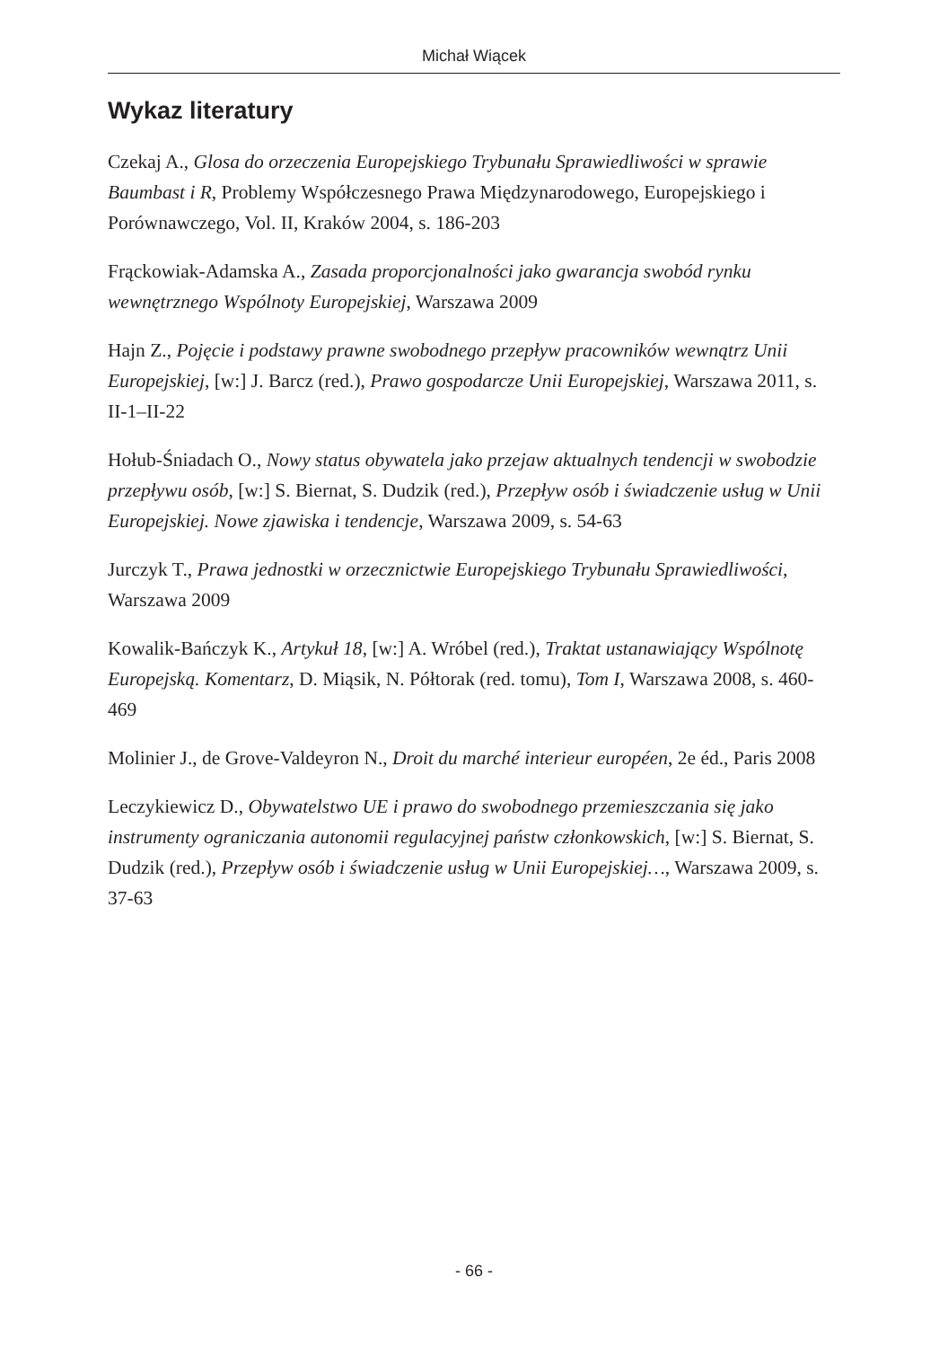Michał Wiącek
Wykaz literatury
Czekaj A., Glosa do orzeczenia Europejskiego Trybunału Sprawiedliwości w sprawie Baumbast i R, Problemy Współczesnego Prawa Międzynarodowego, Europejskiego i Porównawczego, Vol. II, Kraków 2004, s. 186-203
Frąckowiak-Adamska A., Zasada proporcjonalności jako gwarancja swobód rynku wewnętrznego Wspólnoty Europejskiej, Warszawa 2009
Hajn Z., Pojęcie i podstawy prawne swobodnego przepływ pracowników wewnątrz Unii Europejskiej, [w:] J. Barcz (red.), Prawo gospodarcze Unii Europejskiej, Warszawa 2011, s. II-1–II-22
Hołub-Śniadach O., Nowy status obywatela jako przejaw aktualnych tendencji w swobodzie przepływu osób, [w:] S. Biernat, S. Dudzik (red.), Przepływ osób i świadczenie usług w Unii Europejskiej. Nowe zjawiska i tendencje, Warszawa 2009, s. 54-63
Jurczyk T., Prawa jednostki w orzecznictwie Europejskiego Trybunału Sprawiedliwości, Warszawa 2009
Kowalik-Bańczyk K., Artykuł 18, [w:] A. Wróbel (red.), Traktat ustanawiający Wspólnotę Europejską. Komentarz, D. Miąsik, N. Półtorak (red. tomu), Tom I, Warszawa 2008, s. 460-469
Molinier J., de Grove-Valdeyron N., Droit du marché interieur européen, 2e éd., Paris 2008
Leczykiewicz D., Obywatelstwo UE i prawo do swobodnego przemieszczania się jako instrumenty ograniczania autonomii regulacyjnej państw członkowskich, [w:] S. Biernat, S. Dudzik (red.), Przepływ osób i świadczenie usług w Unii Europejskiej…, Warszawa 2009, s. 37-63
- 66 -